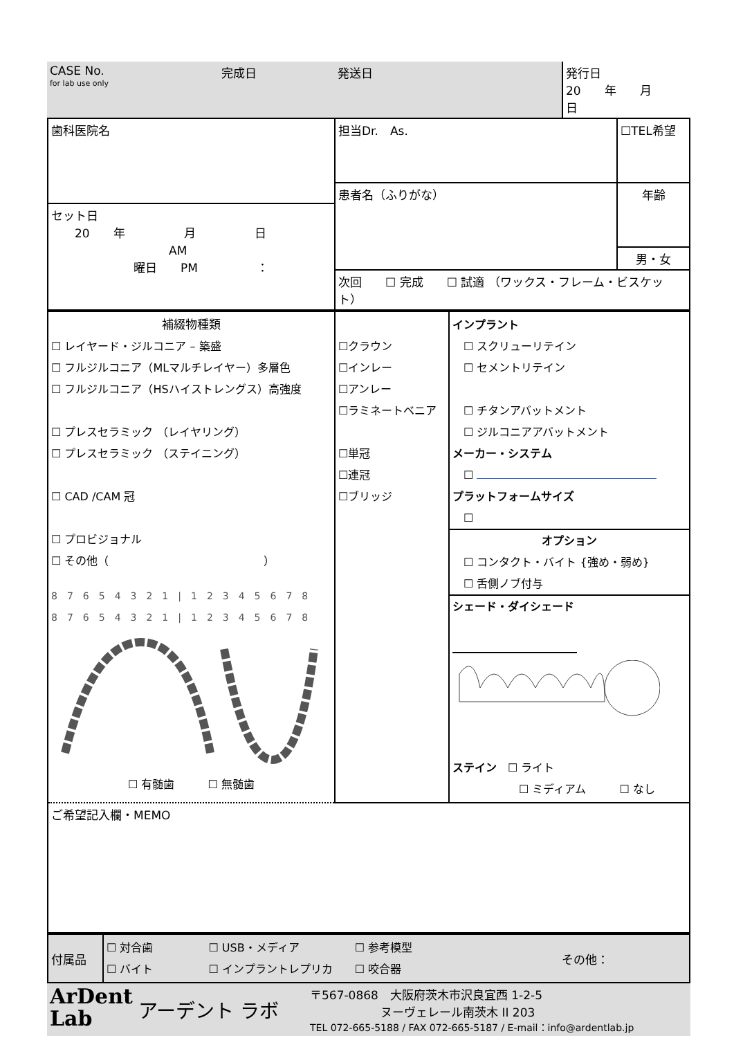| CASE No. for lab use only | 完成日 | 発送日 | 発行日 20 年 月 日 |
| 歯科医院名 | 担当Dr. As. | ☐TEL希望 |
| | 患者名（ふりがな） | 年齢 |
| セット日 20 年 月 日 AM 曜日 PM ： | | |
| | | 男・女 |
| | 次回 ☐ 完成 ☐ 試適 （ワックス・フレーム・ビスケット） | |
| 補綴物種類 ☐ レイヤード・ジルコニア – 築盛 ☐ フルジルコニア（MLマルチレイヤー）多層色 ☐ フルジルコニア（HSハイストレングス）高強度 ☐ プレスセラミック （レイヤリング） ☐ プレスセラミック （ステイニング） ☐ CAD /CAM 冠 ☐ プロビジョナル ☐ その他（ ） 8 7 6 5 4 3 2 1 / 1 2 3 4 5 6 7 8 8 7 6 5 4 3 2 1 / 1 2 3 4 5 6 7 8 ☐ 有髄歯 ☐ 無髄歯 | ☐クラウン ☐インレー ☐アンレー ☐ラミネートベニア ☐単冠 ☐連冠 ☐ブリッジ | インプラント ☐ スクリューリテイン ☐ セメントリテイン ☐ チタンアバットメント ☐ ジルコニアアバットメント メーカー・システム ☐ プラットフォームサイズ ☐ オプション ☐ コンタクト・バイト {強め・弱め} ☐ 舌側ノブ付与 シェード・ダイシェード ステイン ☐ ライト ☐ ミディアム ☐ なし |
| ご希望記入欄・MEMO | | |
| 付属品 | ☐ 対合歯 ☐ USB・メディア ☐ 参考模型 ☐ バイト ☐ インプラントレプリカ ☐ 咬合器 | その他： |
| ArDent Lab | アーデント ラボ | 〒567-0868 大阪府茨木市沢良宜西 1-2-5 ヌーヴェレール南茨木 II 203 TEL 072-665-5188 / FAX 072-665-5187 / E-mail：info@ardentlab.jp |